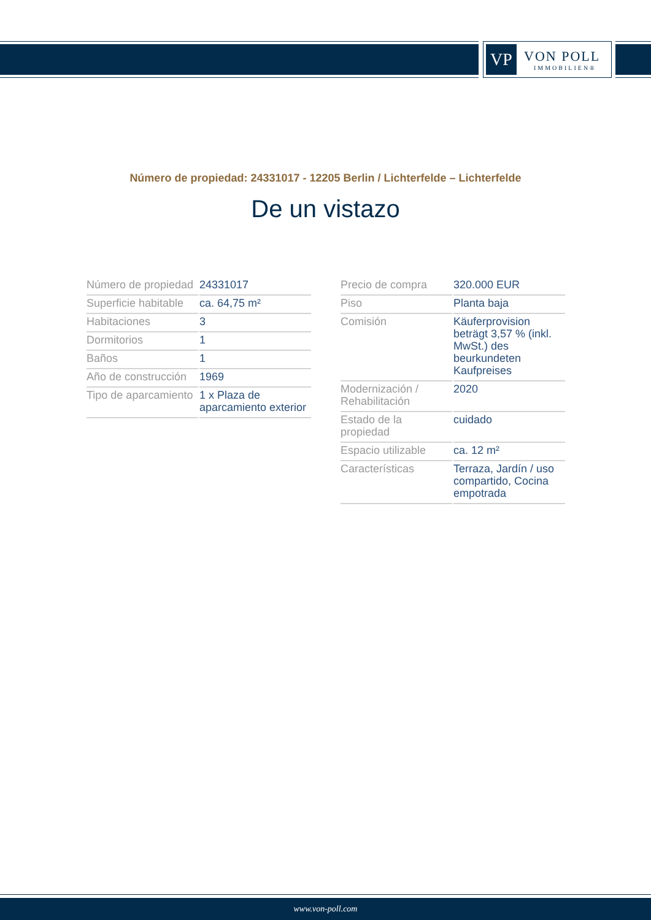VP
VON POLL
IMMOBILIEN®
Número de propiedad: 24331017 - 12205 Berlin / Lichterfelde – Lichterfelde
De un vistazo
| Número de propiedad | 24331017 |
| Superficie habitable | ca. 64,75 m² |
| Habitaciones | 3 |
| Dormitorios | 1 |
| Baños | 1 |
| Año de construcción | 1969 |
| Tipo de aparcamiento | 1 x Plaza de aparcamiento exterior |
| Precio de compra | 320.000 EUR |
| Piso | Planta baja |
| Comisión | Käuferprovision beträgt 3,57 % (inkl. MwSt.) des beurkundeten Kaufpreises |
| Modernización / Rehabilitación | 2020 |
| Estado de la propiedad | cuidado |
| Espacio utilizable | ca. 12 m² |
| Características | Terraza, Jardín / uso compartido, Cocina empotrada |
www.von-poll.com